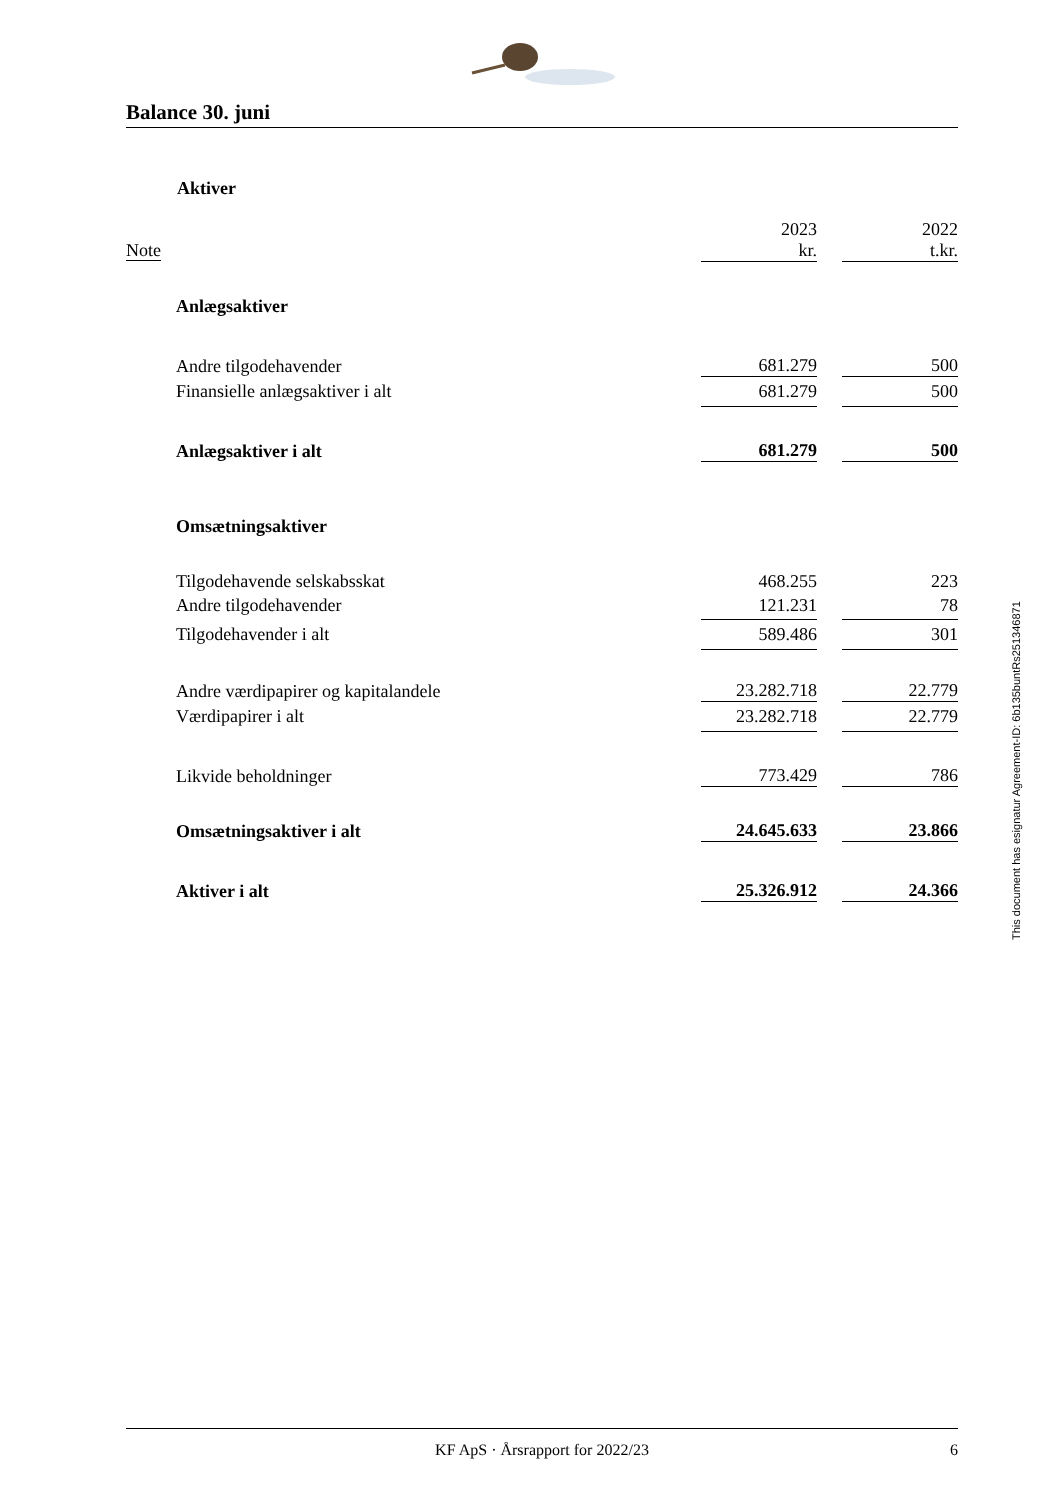Balance 30. juni
| | Aktiver | | | |
| | | 2023 | | 2022 |
| Note | | kr. | | t.kr. |
| | Anlægsaktiver | | | |
| | Andre tilgodehavender | 681.279 | | 500 |
| | Finansielle anlægsaktiver i alt | 681.279 | | 500 |
| | Anlægsaktiver i alt | 681.279 | | 500 |
| | Omsætningsaktiver | | | |
| | Tilgodehavende selskabsskat | 468.255 | | 223 |
| | Andre tilgodehavender | 121.231 | | 78 |
| | Tilgodehavender i alt | 589.486 | | 301 |
| | Andre værdipapirer og kapitalandele | 23.282.718 | | 22.779 |
| | Værdipapirer i alt | 23.282.718 | | 22.779 |
| | Likvide beholdninger | 773.429 | | 786 |
| | Omsætningsaktiver i alt | 24.645.633 | | 23.866 |
| | Aktiver i alt | 25.326.912 | | 24.366 |
This document has esignatur Agreement-ID: 6b135buntRs251346871
KF ApS · Årsrapport for 2022/23 6